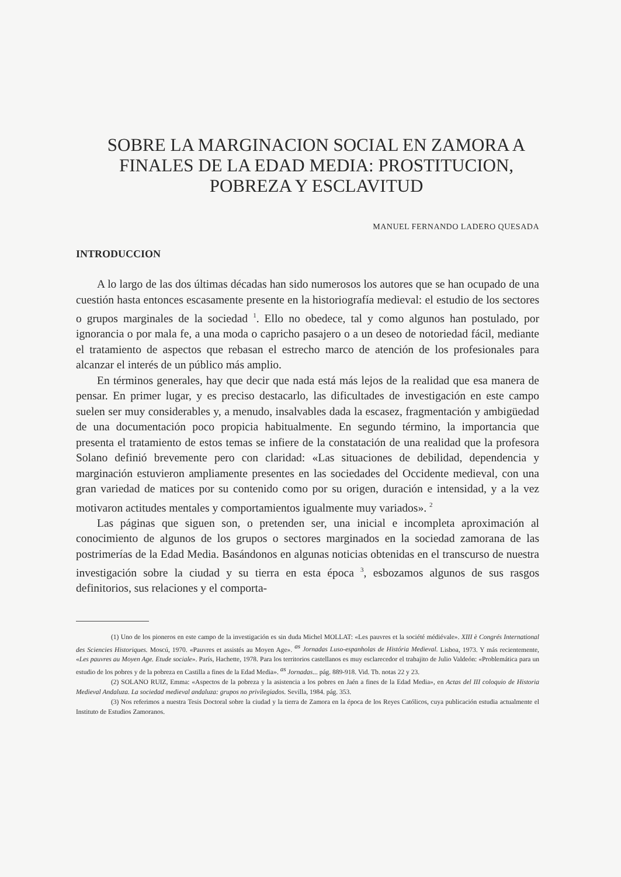SOBRE LA MARGINACION SOCIAL EN ZAMORA A FINALES DE LA EDAD MEDIA: PROSTITUCION, POBREZA Y ESCLAVITUD
MANUEL FERNANDO LADERO QUESADA
INTRODUCCION
A lo largo de las dos últimas décadas han sido numerosos los autores que se han ocupado de una cuestión hasta entonces escasamente presente en la historiografía medieval: el estudio de los sectores o grupos marginales de la sociedad <sup>1</sup>. Ello no obedece, tal y como algunos han postulado, por ignorancia o por mala fe, a una moda o capricho pasajero o a un deseo de notoriedad fácil, mediante el tratamiento de aspectos que rebasan el estrecho marco de atención de los profesionales para alcanzar el interés de un público más amplio.
En términos generales, hay que decir que nada está más lejos de la realidad que esa manera de pensar. En primer lugar, y es preciso destacarlo, las dificultades de investigación en este campo suelen ser muy considerables y, a menudo, insalvables dada la escasez, fragmentación y ambigüedad de una documentación poco propicia habitualmente. En segundo término, la importancia que presenta el tratamiento de estos temas se infiere de la constatación de una realidad que la profesora Solano definió brevemente pero con claridad: «Las situaciones de debilidad, dependencia y marginación estuvieron ampliamente presentes en las sociedades del Occidente medieval, con una gran variedad de matices por su contenido como por su origen, duración e intensidad, y a la vez motivaron actitudes mentales y comportamientos igualmente muy variados». <sup>2</sup>
Las páginas que siguen son, o pretenden ser, una inicial e incompleta aproximación al conocimiento de algunos de los grupos o sectores marginados en la sociedad zamorana de las postrimerías de la Edad Media. Basándonos en algunas noticias obtenidas en el transcurso de nuestra investigación sobre la ciudad y su tierra en esta época <sup>3</sup>, esbozamos algunos de sus rasgos definitorios, sus relaciones y el comporta-
(1) Uno de los pioneros en este campo de la investigación es sin duda Michel MOLLAT: «Les pauvres et la société médiévale». XIII è Congrés International des Sciencies Historiques. Moscú, 1970. «Pauvres et assistés au Moyen Age». <sup>as</sup> Jornadas Luso-espanholas de História Medieval. Lisboa, 1973. Y más recientemente, «Les pauvres au Moyen Age. Etude sociale». París, Hachette, 1978. Para los territorios castellanos es muy esclarecedor el trabajito de Julio Valdeón: «Problemática para un estudio de los pobres y de la pobreza en Castilla a fines de la Edad Media». <sup>as</sup> Jornadas... pág. 889-918. Vid. Tb. notas 22 y 23.
(2) SOLANO RUIZ, Emma: «Aspectos de la pobreza y la asistencia a los pobres en Jaén a fines de la Edad Media», en Actas del III coloquio de Historia Medieval Andaluza. La sociedad medieval andaluza: grupos no privilegiados. Sevilla, 1984. pág. 353.
(3) Nos referimos a nuestra Tesis Doctoral sobre la ciudad y la tierra de Zamora en la época de los Reyes Católicos, cuya publicación estudia actualmente el Instituto de Estudios Zamoranos.